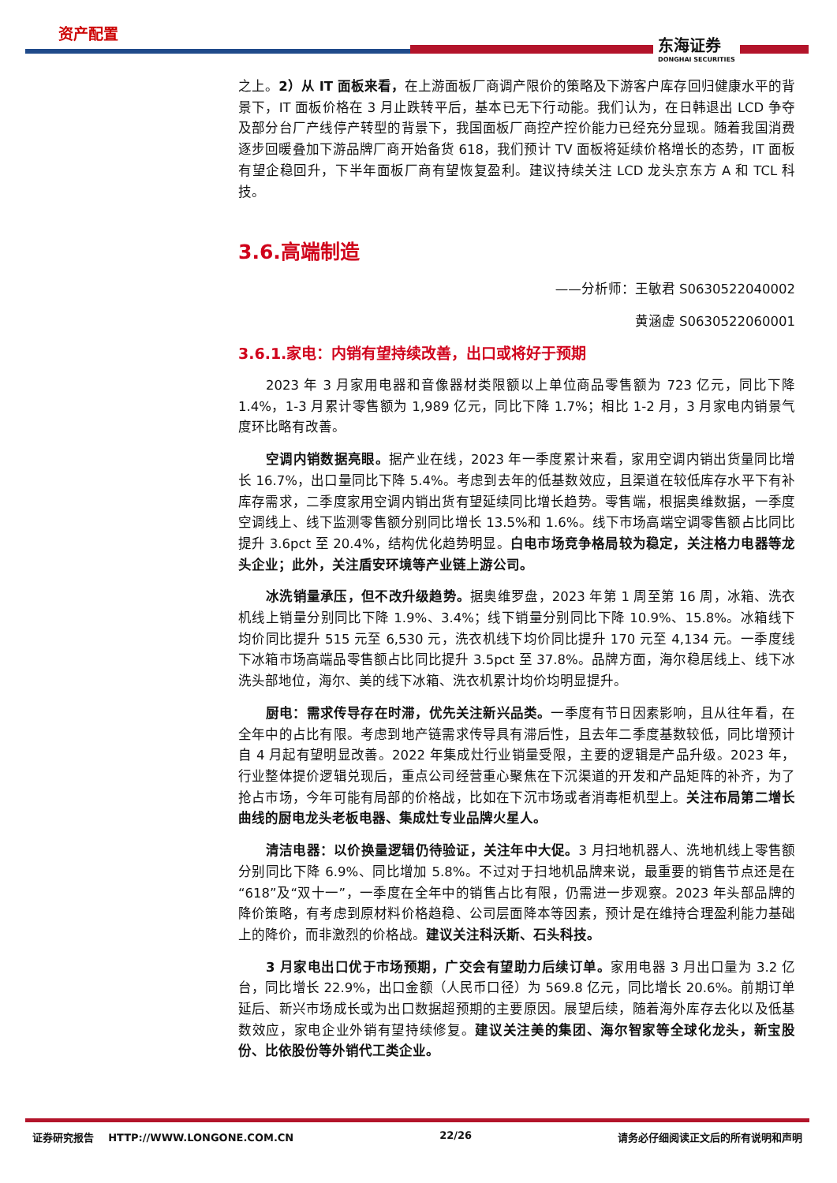资产配置
东海证券
DONGHAI SECURITIES
之上。2）从 IT 面板来看，在上游面板厂商调产限价的策略及下游客户库存回归健康水平的背景下，IT 面板价格在 3 月止跌转平后，基本已无下行动能。我们认为，在日韩退出 LCD 争夺及部分台厂产线停产转型的背景下，我国面板厂商控产控价能力已经充分显现。随着我国消费逐步回暖叠加下游品牌厂商开始备货 618，我们预计 TV 面板将延续价格增长的态势，IT 面板有望企稳回升，下半年面板厂商有望恢复盈利。建议持续关注 LCD 龙头京东方 A 和 TCL 科技。
3.6.高端制造
——分析师：王敏君 S0630522040002
黄涵虚 S0630522060001
3.6.1.家电：内销有望持续改善，出口或将好于预期
2023 年 3 月家用电器和音像器材类限额以上单位商品零售额为 723 亿元，同比下降 1.4%，1-3 月累计零售额为 1,989 亿元，同比下降 1.7%；相比 1-2 月，3 月家电内销景气度环比略有改善。
空调内销数据亮眼。据产业在线，2023 年一季度累计来看，家用空调内销出货量同比增长 16.7%，出口量同比下降 5.4%。考虑到去年的低基数效应，且渠道在较低库存水平下有补库存需求，二季度家用空调内销出货有望延续同比增长趋势。零售端，根据奥维数据，一季度空调线上、线下监测零售额分别同比增长 13.5%和 1.6%。线下市场高端空调零售额占比同比提升 3.6pct 至 20.4%，结构优化趋势明显。白电市场竞争格局较为稳定，关注格力电器等龙头企业；此外，关注盾安环境等产业链上游公司。
冰洗销量承压，但不改升级趋势。据奥维罗盘，2023 年第 1 周至第 16 周，冰箱、洗衣机线上销量分别同比下降 1.9%、3.4%；线下销量分别同比下降 10.9%、15.8%。冰箱线下均价同比提升 515 元至 6,530 元，洗衣机线下均价同比提升 170 元至 4,134 元。一季度线下冰箱市场高端品零售额占比同比提升 3.5pct 至 37.8%。品牌方面，海尔稳居线上、线下冰洗头部地位，海尔、美的线下冰箱、洗衣机累计均价均明显提升。
厨电：需求传导存在时滞，优先关注新兴品类。一季度有节日因素影响，且从往年看，在全年中的占比有限。考虑到地产链需求传导具有滞后性，且去年二季度基数较低，同比增预计自 4 月起有望明显改善。2022 年集成灶行业销量受限，主要的逻辑是产品升级。2023 年，行业整体提价逻辑兑现后，重点公司经营重心聚焦在下沉渠道的开发和产品矩阵的补齐，为了抢占市场，今年可能有局部的价格战，比如在下沉市场或者消毒柜机型上。关注布局第二增长曲线的厨电龙头老板电器、集成灶专业品牌火星人。
清洁电器：以价换量逻辑仍待验证，关注年中大促。3 月扫地机器人、洗地机线上零售额分别同比下降 6.9%、同比增加 5.8%。不过对于扫地机品牌来说，最重要的销售节点还是在“618”及“双十一”，一季度在全年中的销售占比有限，仍需进一步观察。2023 年头部品牌的降价策略，有考虑到原材料价格趋稳、公司层面降本等因素，预计是在维持合理盈利能力基础上的降价，而非激烈的价格战。建议关注科沃斯、石头科技。
3 月家电出口优于市场预期，广交会有望助力后续订单。家用电器 3 月出口量为 3.2 亿台，同比增长 22.9%，出口金额（人民币口径）为 569.8 亿元，同比增长 20.6%。前期订单延后、新兴市场成长或为出口数据超预期的主要原因。展望后续，随着海外库存去化以及低基数效应，家电企业外销有望持续修复。建议关注美的集团、海尔智家等全球化龙头，新宝股份、比依股份等外销代工类企业。
证券研究报告 HTTP://WWW.LONGONE.COM.CN 22/26 请务必仔细阅读正文后的所有说明和声明